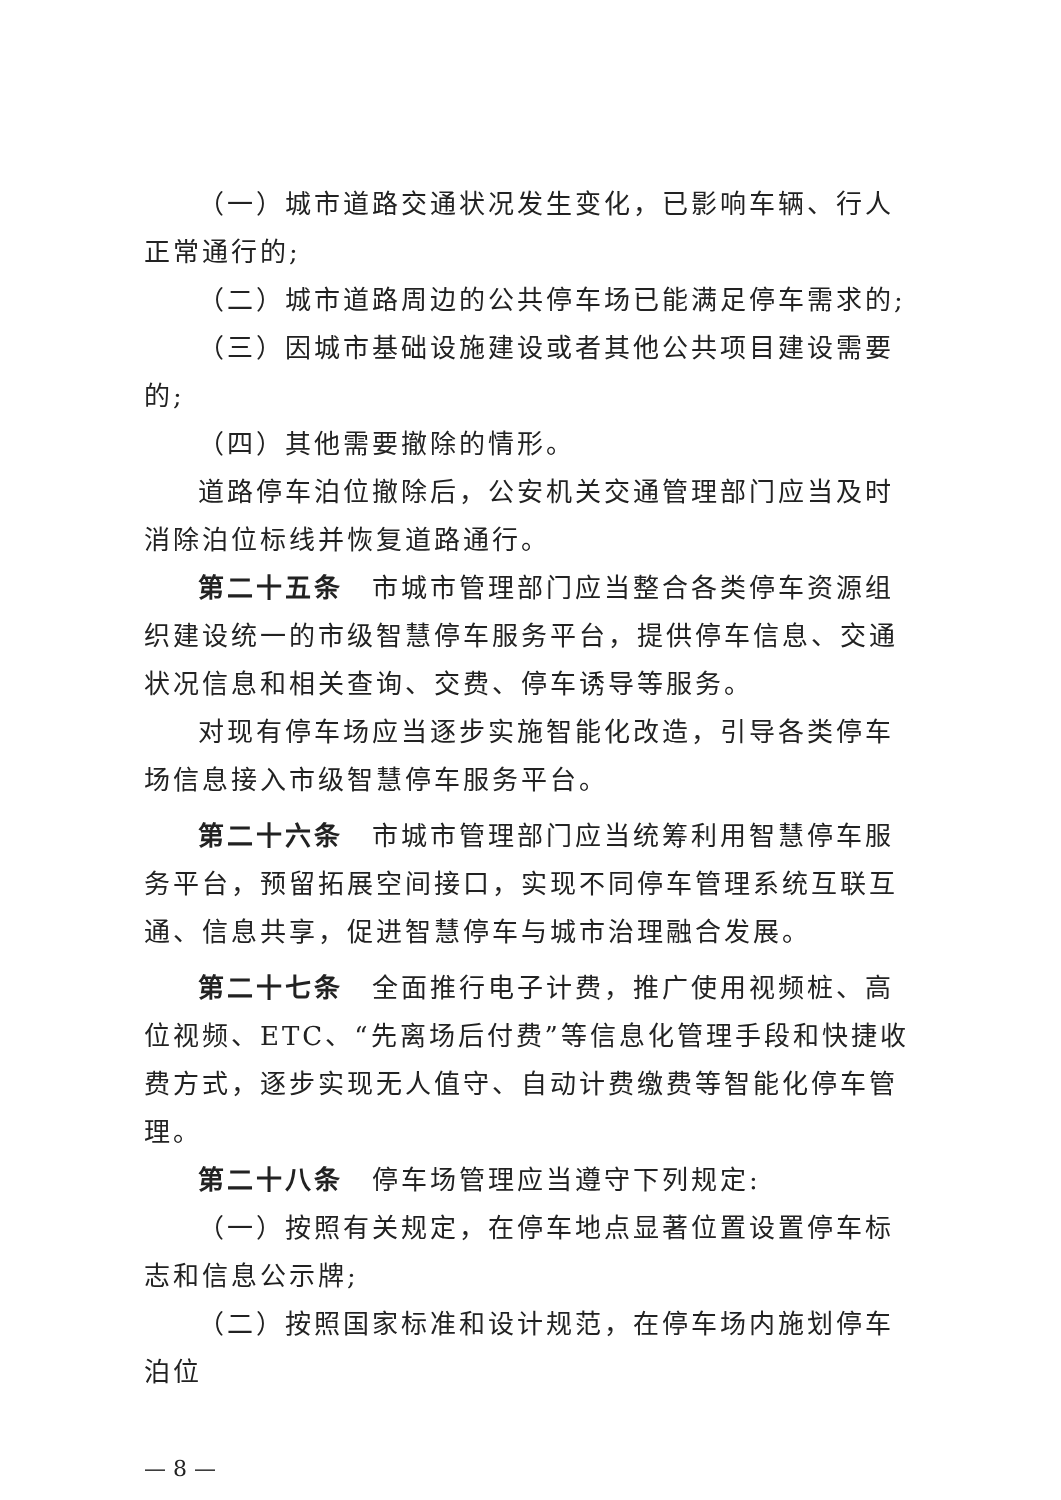（一）城市道路交通状况发生变化，已影响车辆、行人正常通行的;
（二）城市道路周边的公共停车场已能满足停车需求的;
（三）因城市基础设施建设或者其他公共项目建设需要的;
（四）其他需要撤除的情形。
道路停车泊位撤除后，公安机关交通管理部门应当及时消除泊位标线并恢复道路通行。
第二十五条　市城市管理部门应当整合各类停车资源组织建设统一的市级智慧停车服务平台，提供停车信息、交通状况信息和相关查询、交费、停车诱导等服务。
对现有停车场应当逐步实施智能化改造，引导各类停车场信息接入市级智慧停车服务平台。
第二十六条　市城市管理部门应当统筹利用智慧停车服务平台，预留拓展空间接口，实现不同停车管理系统互联互通、信息共享，促进智慧停车与城市治理融合发展。
第二十七条　全面推行电子计费，推广使用视频桩、高位视频、ETC、“先离场后付费”等信息化管理手段和快捷收费方式，逐步实现无人值守、自动计费缴费等智能化停车管理。
第二十八条　停车场管理应当遵守下列规定:
（一）按照有关规定，在停车地点显著位置设置停车标志和信息公示牌;
（二）按照国家标准和设计规范，在停车场内施划停车泊位
— 8 —